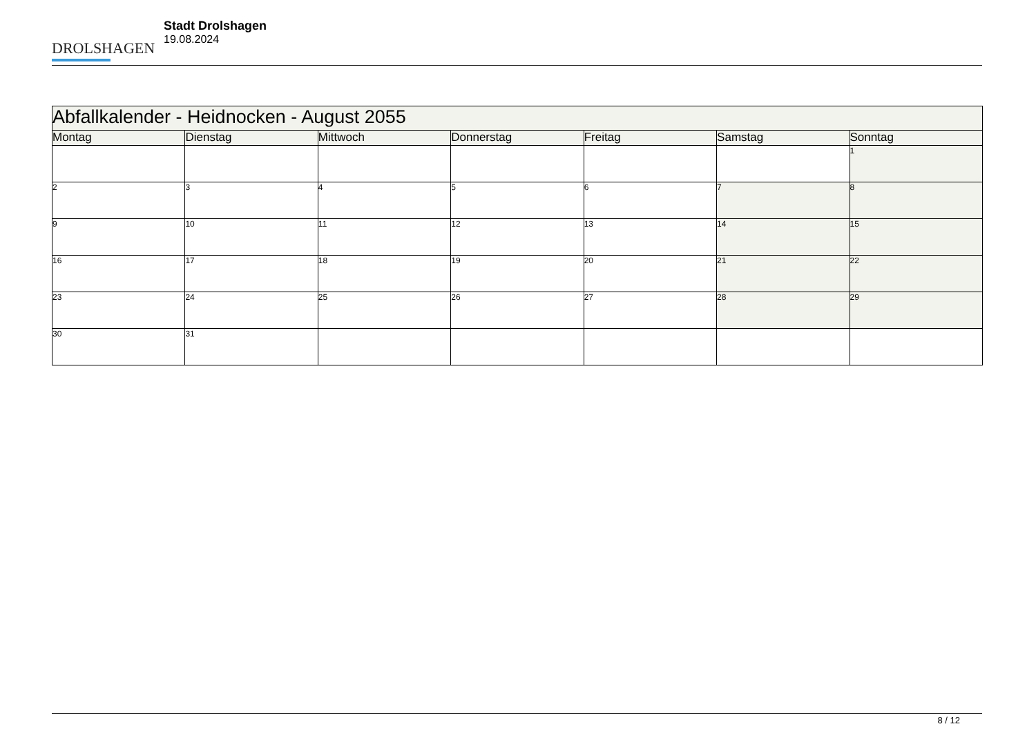DROLSHAGEN
Stadt Drolshagen
19.08.2024
| Abfallkalender - Heidnocken - August 2055 | | | | | | |
| --- | --- | --- | --- | --- | --- | --- |
| Montag | Dienstag | Mittwoch | Donnerstag | Freitag | Samstag | Sonntag |
| | | | | | | 1 |
| 2 | 3 | 4 | 5 | 6 | 7 | 8 |
| 9 | 10 | 11 | 12 | 13 | 14 | 15 |
| 16 | 17 | 18 | 19 | 20 | 21 | 22 |
| 23 | 24 | 25 | 26 | 27 | 28 | 29 |
| 30 | 31 | | | | | |
8 / 12